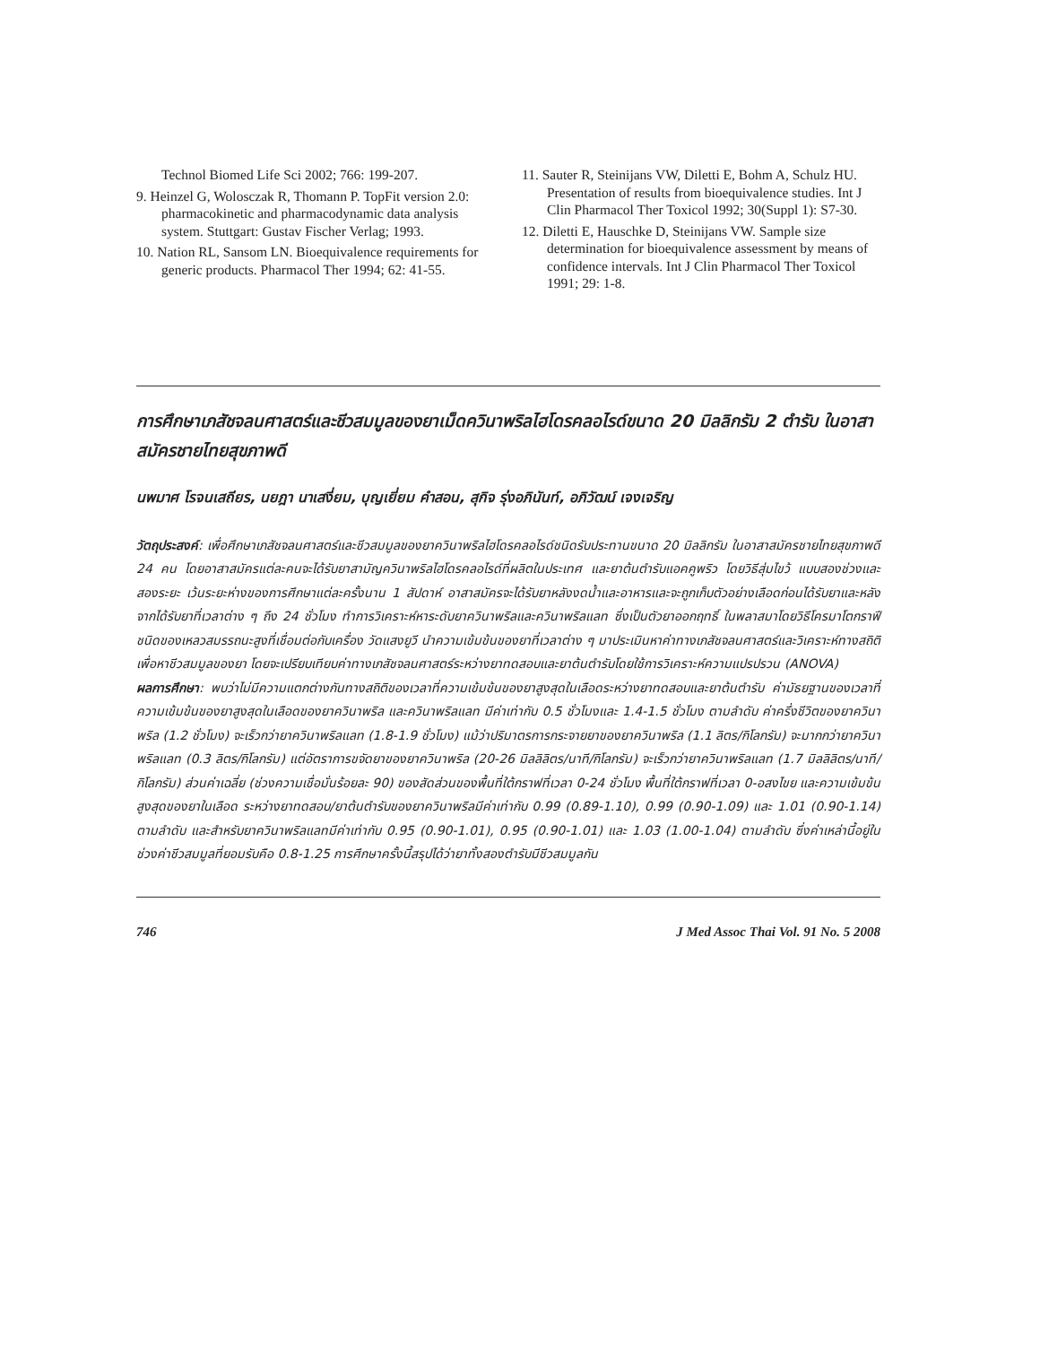Technol Biomed Life Sci 2002; 766: 199-207.
9. Heinzel G, Wolosczak R, Thomann P. TopFit version 2.0: pharmacokinetic and pharmacodynamic data analysis system. Stuttgart: Gustav Fischer Verlag; 1993.
10. Nation RL, Sansom LN. Bioequivalence requirements for generic products. Pharmacol Ther 1994; 62: 41-55.
11. Sauter R, Steinijans VW, Diletti E, Bohm A, Schulz HU. Presentation of results from bioequivalence studies. Int J Clin Pharmacol Ther Toxicol 1992; 30(Suppl 1): S7-30.
12. Diletti E, Hauschke D, Steinijans VW. Sample size determination for bioequivalence assessment by means of confidence intervals. Int J Clin Pharmacol Ther Toxicol 1991; 29: 1-8.
การศึกษาเภสัชจลนศาสตร์และชีวสมมูลของยาเม็ดควินาพริลไฮโดรคลอไรด์ขนาด 20 มิลลิกรัม 2 ตำรับ ในอาสาสมัครชายไทยสุขภาพดี
นพมาศ โรจนเสถียร, นยฎา นาเสงี่ยม, บุญเยี่ยม คำสอน, สุกิจ รุ่งอภินันท์, อภิวัฒน์ เจงเจริญ
วัตถุประสงค์: เพื่อศึกษาเภสัชจลนศาสตร์และชีวสมมูลของยาควินาพริลไฮโดรคลอไรด์ชนิดรับประทานขนาด 20 มิลลิกรัม ในอาสาสมัครชายไทยสุขภาพดี 24 คน โดยอาสาสมัครแต่ละคนจะได้รับยาสามัญควินาพริลไฮโดรคลอไรด์ที่ผลิตในประเทศ และยาต้นตำรับแอคคูพริว โดยวิธีสุ่มไขว้ แบบสองช่วงและสองระยะ เว้นระยะห่างของการศึกษาแต่ละครั้งนาน 1 สัปดาห์ อาสาสมัครจะได้รับยาหลังงดน้ำและอาหารและจะถูกเก็บตัวอย่างเลือดก่อนได้รับยาและหลังจากได้รับยาที่เวลาต่าง ๆ ถึง 24 ชั่วโมง ทำการวิเคราะห์หาระดับยาควินาพริลและควินาพริลแลท ซึ่งเป็นตัวยาออกฤทธิ์ ในพลาสมาโดยวิธีโครมาโตกราฟี ชนิดของเหลวสมรรถนะสูงที่เชื่อมต่อกับเครื่อง วัดแสงยูวี นำความเข้มข้นของยาที่เวลาต่าง ๆ มาประเมินหาค่าทางเภสัชจลนศาสตร์และวิเคราะห์ทางสถิติ เพื่อหาชีวสมมูลของยา โดยจะเปรียบเทียบค่าทางเภสัชจลนศาสตร์ระหว่างยาทดสอบและยาต้นตำรับโดยใช้การวิเคราะห์ความแปรปรวน (ANOVA)
ผลการศึกษา: พบว่าไม่มีความแตกต่างกันทางสถิติของเวลาที่ความเข้มข้นของยาสูงสุดในเลือดระหว่างยาทดสอบและยาต้นตำรับ ค่ามัธยฐานของเวลาที่ความเข้มข้นของยาสูงสุดในเลือดของยาควินาพริล และควินาพริลแลท มีค่าเท่ากับ 0.5 ชั่วโมงและ 1.4-1.5 ชั่วโมง ตามลำดับ ค่าครึ่งชีวิตของยาควินาพริล (1.2 ชั่วโมง) จะเร็วกว่ายาควินาพริลแลท (1.8-1.9 ชั่วโมง) แม้ว่าปริมาตรการกระจายยาของยาควินาพริล (1.1 ลิตร/กิโลกรัม) จะมากกว่ายาควินาพริลแลท (0.3 ลิตร/กิโลกรัม) แต่อัตราการขจัดยาของยาควินาพริล (20-26 มิลลิลิตร/นาที/กิโลกรัม) จะเร็วกว่ายาควินาพริลแลท (1.7 มิลลิลิตร/นาที/กิโลกรัม) ส่วนค่าเฉลี่ย (ช่วงความเชื่อมั่นร้อยละ 90) ของสัดส่วนของพื้นที่ใต้กราฟที่เวลา 0-24 ชั่วโมง พื้นที่ใต้กราฟที่เวลา 0-อสงไขย และความเข้มข้นสูงสุดของยาในเลือด ระหว่างยาทดสอบ/ยาต้นตำรับของยาควินาพริลมีค่าเท่ากับ 0.99 (0.89-1.10), 0.99 (0.90-1.09) และ 1.01 (0.90-1.14) ตามลำดับ และสำหรับยาควินาพริลแลทมีค่าเท่ากับ 0.95 (0.90-1.01), 0.95 (0.90-1.01) และ 1.03 (1.00-1.04) ตามลำดับ ซึ่งค่าเหล่านี้อยู่ในช่วงค่าชีวสมมูลที่ยอมรับคือ 0.8-1.25 การศึกษาครั้งนี้สรุปได้ว่ายาทั้งสองตำรับมีชีวสมมูลกัน
746 J Med Assoc Thai Vol. 91 No. 5 2008